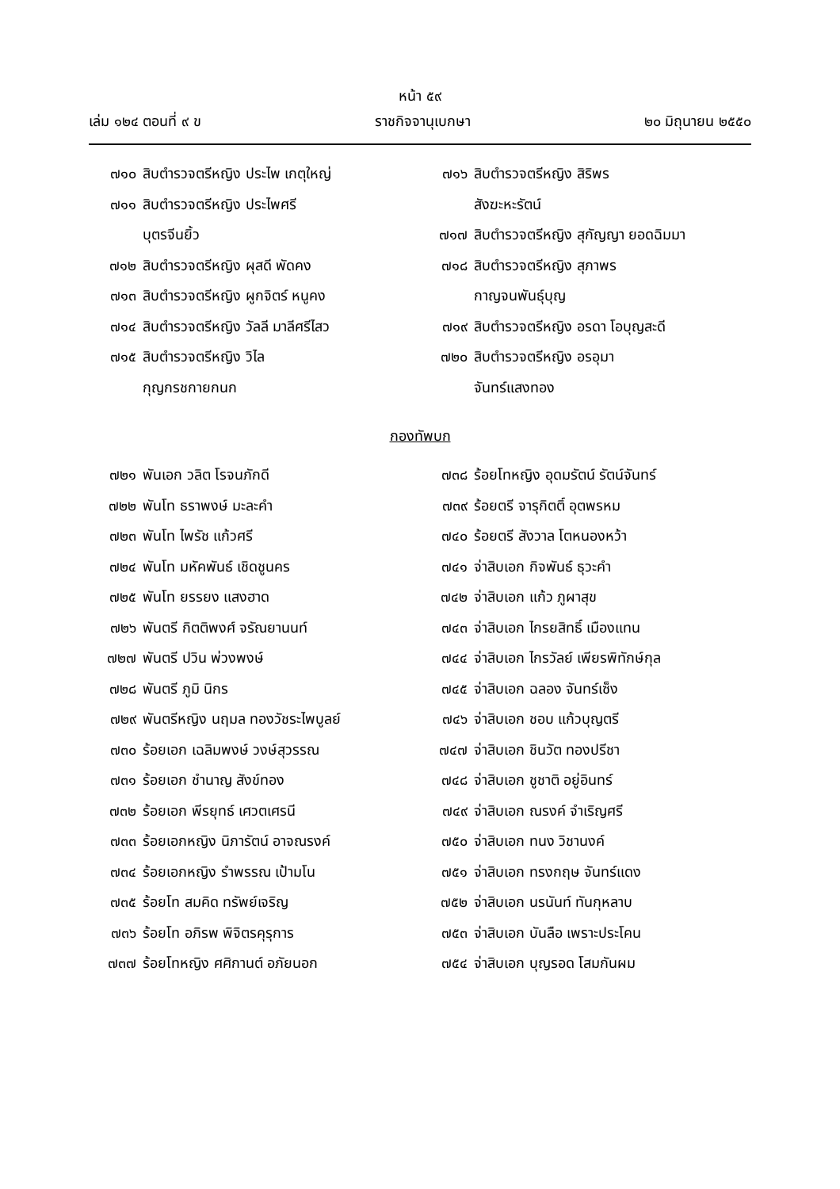หน้า ๕๙
เล่ม ๑๒๔ ตอนที่ ๙ ข ราชกิจจานุเบกษา ๒๐ มิถุนายน ๒๕๕๐
๗๑๐ สิบตำรวจตรีหญิง ประไพ เกตุใหญ่
๗๑๑ สิบตำรวจตรีหญิง ประไพศรี
บุตรจีนยิ้ว
๗๑๒ สิบตำรวจตรีหญิง ผุสดี พัดคง
๗๑๓ สิบตำรวจตรีหญิง ผูกจิตร์ หนูคง
๗๑๔ สิบตำรวจตรีหญิง วัลลี มาลีศรีไสว
๗๑๕ สิบตำรวจตรีหญิง วิไล
กุญกรชกายกนก
๗๑๖ สิบตำรวจตรีหญิง สิริพร
สังฆะหะรัตน์
๗๑๗ สิบตำรวจตรีหญิง สุกัญญา ยอดฉิมมา
๗๑๘ สิบตำรวจตรีหญิง สุภาพร
กาญจนพันธุ์บุญ
๗๑๙ สิบตำรวจตรีหญิง อรดา โอบุญสะดี
๗๒๐ สิบตำรวจตรีหญิง อรอุมา
จันทร์แสงทอง
กองทัพบก
๗๒๑ พันเอก วลิต โรจนภักดี
๗๒๒ พันโท ธราพงษ์ มะละคำ
๗๒๓ พันโท ไพรัช แก้วศรี
๗๒๔ พันโท มหัคพันธ์ เชิดชูนคร
๗๒๕ พันโท ยรรยง แสงฮาด
๗๒๖ พันตรี กิตติพงศ์ จรัณยานนท์
๗๒๗ พันตรี ปวิน พ่วงพงษ์
๗๒๘ พันตรี ภูมิ นิกร
๗๒๙ พันตรีหญิง นฤมล ทองวัชระไพบูลย์
๗๓๐ ร้อยเอก เฉลิมพงษ์ วงษ์สุวรรณ
๗๓๑ ร้อยเอก ชำนาญ สังข์ทอง
๗๓๒ ร้อยเอก พีรยุทธ์ เศวตเศรนี
๗๓๓ ร้อยเอกหญิง นิภารัตน์ อาจณรงค์
๗๓๔ ร้อยเอกหญิง รำพรรณ เป้ามโน
๗๓๕ ร้อยโท สมคิด ทรัพย์เจริญ
๗๓๖ ร้อยโท อภิรพ พิจิตรคุรุการ
๗๓๗ ร้อยโทหญิง ศศิกานต์ อภัยนอก
๗๓๘ ร้อยโทหญิง อุดมรัตน์ รัตน์จันทร์
๗๓๙ ร้อยตรี จารุกิตติ์ อุตพรหม
๗๔๐ ร้อยตรี สังวาล โตหนองหว้า
๗๔๑ จ่าสิบเอก กิจพันธ์ ธุวะคำ
๗๔๒ จ่าสิบเอก แก้ว ภูผาสุข
๗๔๓ จ่าสิบเอก ไกรยสิทธิ์ เมืองแทน
๗๔๔ จ่าสิบเอก ไกรวัลย์ เพียรพิทักษ์กุล
๗๔๕ จ่าสิบเอก ฉลอง จันทร์เซ็ง
๗๔๖ จ่าสิบเอก ชอบ แก้วบุญตรี
๗๔๗ จ่าสิบเอก ชินวัต ทองปรีชา
๗๔๘ จ่าสิบเอก ชูชาติ อยู่อินทร์
๗๔๙ จ่าสิบเอก ณรงค์ จำเริญศรี
๗๕๐ จ่าสิบเอก ทนง วิชานงค์
๗๕๑ จ่าสิบเอก ทรงกฤษ จันทร์แดง
๗๕๒ จ่าสิบเอก นรนันท์ ทันกุหลาบ
๗๕๓ จ่าสิบเอก บันลือ เพราะประโคน
๗๕๔ จ่าสิบเอก บุญรอด โสมกันผม